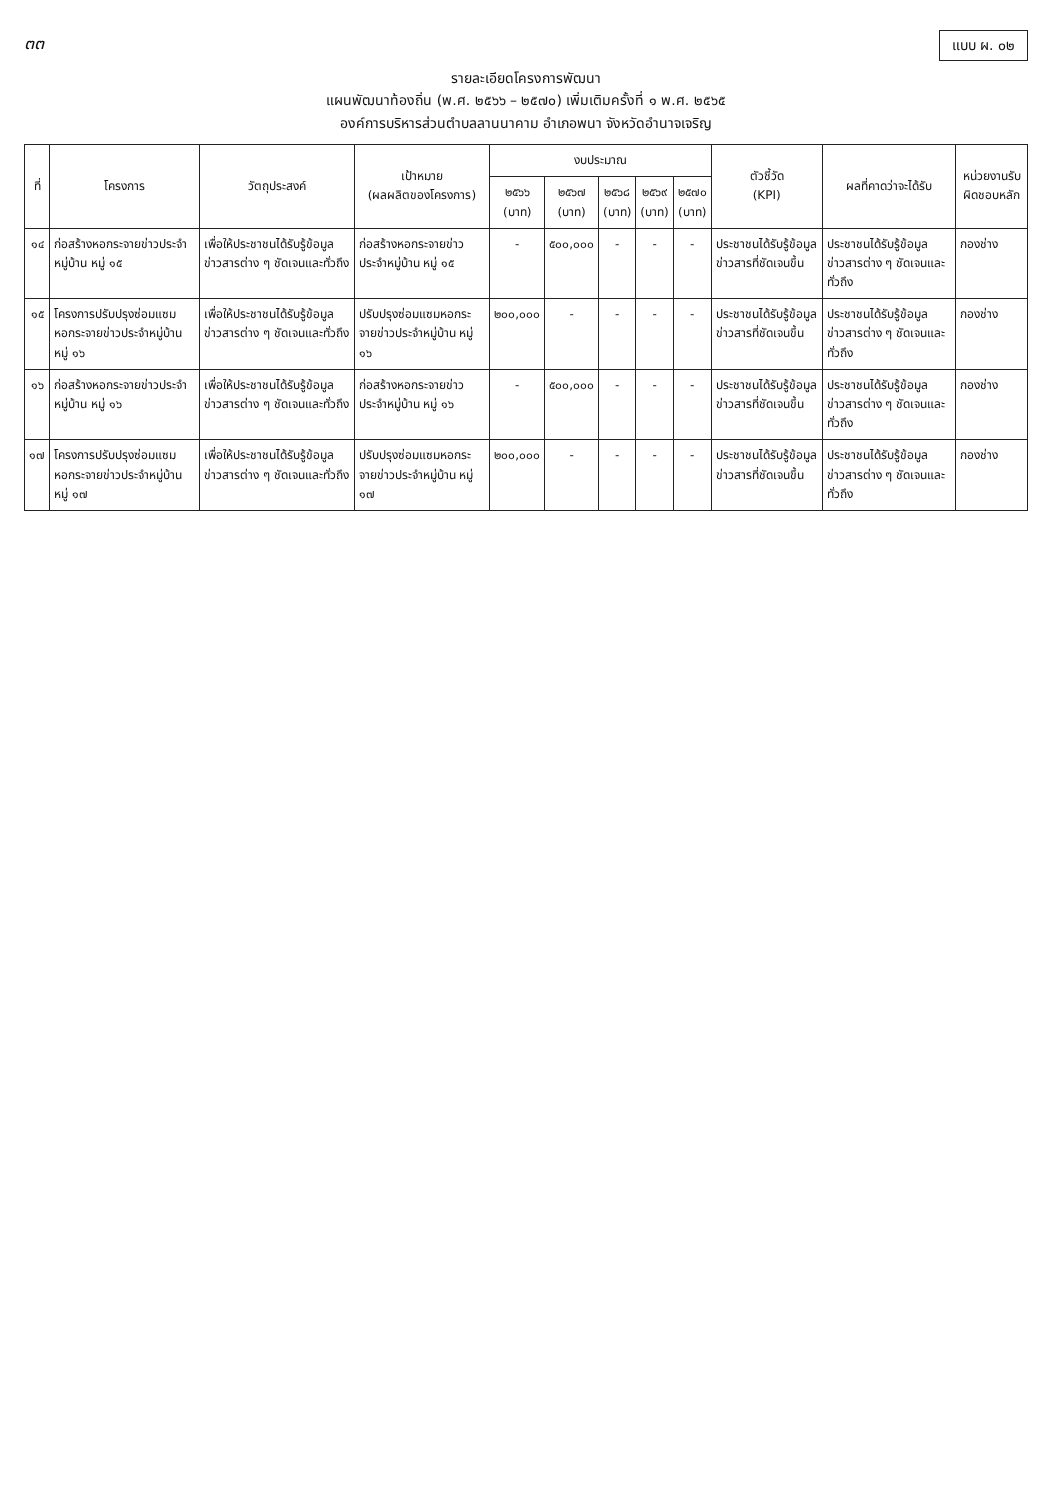๓๓
แบบ ผ. ๐๒
รายละเอียดโครงการพัฒนา
แผนพัฒนาท้องถิ่น (พ.ศ. ๒๕๖๖ – ๒๕๗๐) เพิ่มเติมครั้งที่ ๑ พ.ศ. ๒๕๖๕
องค์การบริหารส่วนตำบลลานนาคาม อำเภอพนา จังหวัดอำนาจเจริญ
| ที่ | โครงการ | วัตถุประสงค์ | เป้าหมาย (ผลผลิตของโครงการ) | งบประมาณ | | | | | ตัวชี้วัด (KPI) | ผลที่คาดว่าจะได้รับ | หน่วยงานรับผิดชอบหลัก |
| --- | --- | --- | --- | --- | --- | --- | --- | --- | --- | --- | --- |
| | | | | ๒๕๖๖ (บาท) | ๒๕๖๗ (บาท) | ๒๕๖๘ (บาท) | ๒๕๖๙ (บาท) | ๒๕๗๐ (บาท) | | | |
| ๑๔ | ก่อสร้างหอกระจายข่าวประจำหมู่บ้าน หมู่ ๑๕ | เพื่อให้ประชาชนได้รับรู้ข้อมูลข่าวสารต่าง ๆ ชัดเจนและทั่วถึง | ก่อสร้างหอกระจายข่าวประจำหมู่บ้าน หมู่ ๑๕ | - | ๕๐๐,๐๐๐ | - | - | - | ประชาชนได้รับรู้ข้อมูลข่าวสารที่ชัดเจนขึ้น | ประชาชนได้รับรู้ข้อมูลข่าวสารต่าง ๆ ชัดเจนและทั่วถึง | กองช่าง |
| ๑๕ | โครงการปรับปรุงซ่อมแซมหอกระจายข่าวประจำหมู่บ้าน หมู่ ๑๖ | เพื่อให้ประชาชนได้รับรู้ข้อมูลข่าวสารต่าง ๆ ชัดเจนและทั่วถึง | ปรับปรุงซ่อมแซมหอกระจายข่าวประจำหมู่บ้าน หมู่ ๑๖ | ๒๐๐,๐๐๐ | - | - | - | - | ประชาชนได้รับรู้ข้อมูลข่าวสารที่ชัดเจนขึ้น | ประชาชนได้รับรู้ข้อมูลข่าวสารต่าง ๆ ชัดเจนและทั่วถึง | กองช่าง |
| ๑๖ | ก่อสร้างหอกระจายข่าวประจำหมู่บ้าน หมู่ ๑๖ | เพื่อให้ประชาชนได้รับรู้ข้อมูลข่าวสารต่าง ๆ ชัดเจนและทั่วถึง | ก่อสร้างหอกระจายข่าวประจำหมู่บ้าน หมู่ ๑๖ | - | ๕๐๐,๐๐๐ | - | - | - | ประชาชนได้รับรู้ข้อมูลข่าวสารที่ชัดเจนขึ้น | ประชาชนได้รับรู้ข้อมูลข่าวสารต่าง ๆ ชัดเจนและทั่วถึง | กองช่าง |
| ๑๗ | โครงการปรับปรุงซ่อมแซมหอกระจายข่าวประจำหมู่บ้าน หมู่ ๑๗ | เพื่อให้ประชาชนได้รับรู้ข้อมูลข่าวสารต่าง ๆ ชัดเจนและทั่วถึง | ปรับปรุงซ่อมแซมหอกระจายข่าวประจำหมู่บ้าน หมู่ ๑๗ | ๒๐๐,๐๐๐ | - | - | - | - | ประชาชนได้รับรู้ข้อมูลข่าวสารที่ชัดเจนขึ้น | ประชาชนได้รับรู้ข้อมูลข่าวสารต่าง ๆ ชัดเจนและทั่วถึง | กองช่าง |